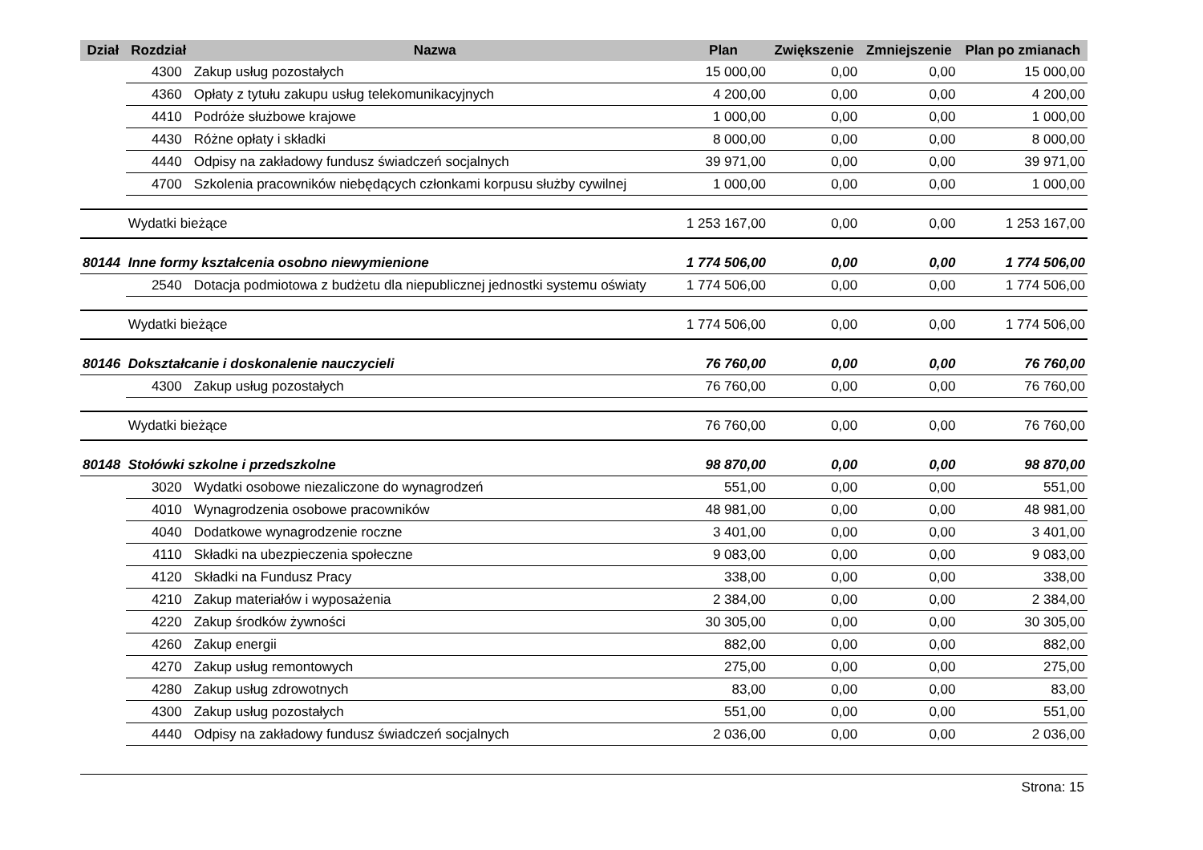| Dział | Rozdział | Nazwa | Plan | Zwiększenie | Zmniejszenie | Plan po zmianach |
| --- | --- | --- | --- | --- | --- | --- |
| | 4300 | Zakup usług pozostałych | 15 000,00 | 0,00 | 0,00 | 15 000,00 |
| | 4360 | Opłaty z tytułu zakupu usług telekomunikacyjnych | 4 200,00 | 0,00 | 0,00 | 4 200,00 |
| | 4410 | Podróże służbowe krajowe | 1 000,00 | 0,00 | 0,00 | 1 000,00 |
| | 4430 | Różne opłaty i składki | 8 000,00 | 0,00 | 0,00 | 8 000,00 |
| | 4440 | Odpisy na zakładowy fundusz świadczeń socjalnych | 39 971,00 | 0,00 | 0,00 | 39 971,00 |
| | 4700 | Szkolenia pracowników niebędących członkami korpusu służby cywilnej | 1 000,00 | 0,00 | 0,00 | 1 000,00 |
| | Wydatki bieżące | | 1 253 167,00 | 0,00 | 0,00 | 1 253 167,00 |
| 80144 | Inne formy kształcenia osobno niewymienione | | 1 774 506,00 | 0,00 | 0,00 | 1 774 506,00 |
| | 2540 | Dotacja podmiotowa z budżetu dla niepublicznej jednostki systemu oświaty | 1 774 506,00 | 0,00 | 0,00 | 1 774 506,00 |
| | Wydatki bieżące | | 1 774 506,00 | 0,00 | 0,00 | 1 774 506,00 |
| 80146 | Dokształcanie i doskonalenie nauczycieli | | 76 760,00 | 0,00 | 0,00 | 76 760,00 |
| | 4300 | Zakup usług pozostałych | 76 760,00 | 0,00 | 0,00 | 76 760,00 |
| | Wydatki bieżące | | 76 760,00 | 0,00 | 0,00 | 76 760,00 |
| 80148 | Stołówki szkolne i przedszkolne | | 98 870,00 | 0,00 | 0,00 | 98 870,00 |
| | 3020 | Wydatki osobowe niezaliczone do wynagrodzeń | 551,00 | 0,00 | 0,00 | 551,00 |
| | 4010 | Wynagrodzenia osobowe pracowników | 48 981,00 | 0,00 | 0,00 | 48 981,00 |
| | 4040 | Dodatkowe wynagrodzenie roczne | 3 401,00 | 0,00 | 0,00 | 3 401,00 |
| | 4110 | Składki na ubezpieczenia społeczne | 9 083,00 | 0,00 | 0,00 | 9 083,00 |
| | 4120 | Składki na Fundusz Pracy | 338,00 | 0,00 | 0,00 | 338,00 |
| | 4210 | Zakup materiałów i wyposażenia | 2 384,00 | 0,00 | 0,00 | 2 384,00 |
| | 4220 | Zakup środków żywności | 30 305,00 | 0,00 | 0,00 | 30 305,00 |
| | 4260 | Zakup energii | 882,00 | 0,00 | 0,00 | 882,00 |
| | 4270 | Zakup usług remontowych | 275,00 | 0,00 | 0,00 | 275,00 |
| | 4280 | Zakup usług zdrowotnych | 83,00 | 0,00 | 0,00 | 83,00 |
| | 4300 | Zakup usług pozostałych | 551,00 | 0,00 | 0,00 | 551,00 |
| | 4440 | Odpisy na zakładowy fundusz świadczeń socjalnych | 2 036,00 | 0,00 | 0,00 | 2 036,00 |
Strona: 15